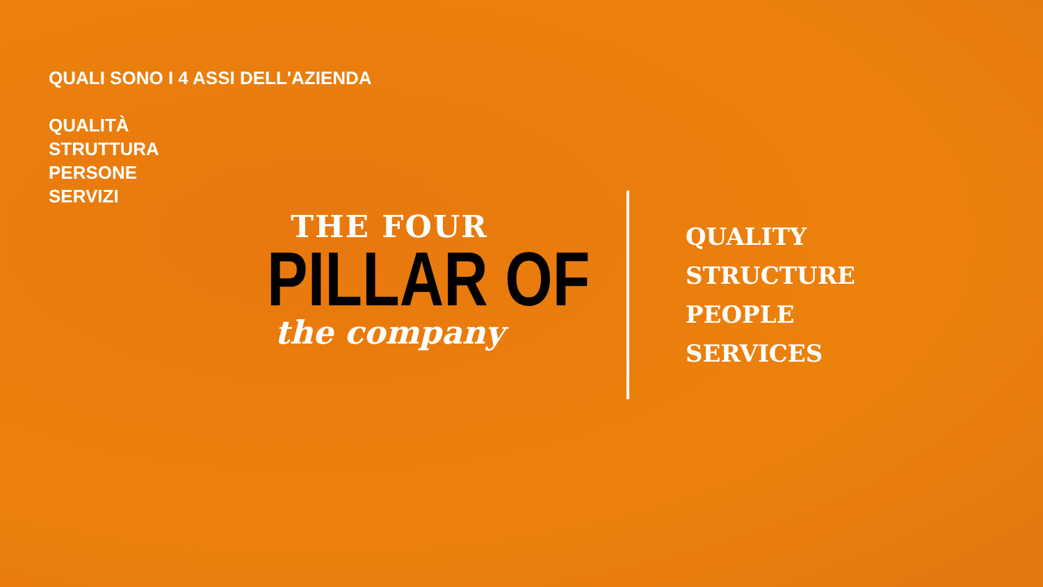QUALI SONO I 4 ASSI DELL'AZIENDA
QUALITÀ
STRUTTURA
PERSONE
SERVIZI
THE FOUR
PILLAR OF
the company
QUALITY
STRUCTURE
PEOPLE
SERVICES